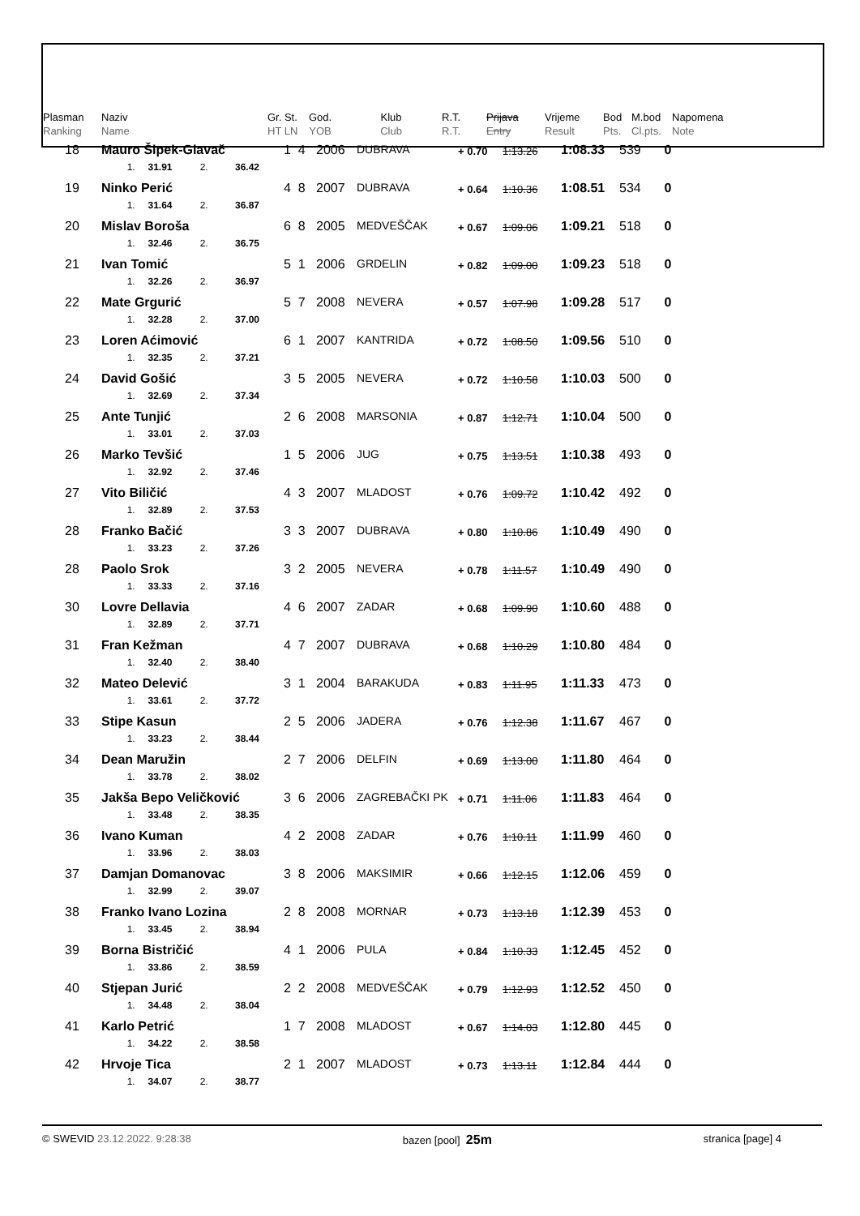| Plasman Ranking | Naziv Name | Gr. St. HT LN | God. YOB | Klub Club | R.T. R.T. | Prijava Entry | Vrijeme Result | Bod Pts. | M.bod Cl.pts. | Napomena Note |
| --- | --- | --- | --- | --- | --- | --- | --- | --- | --- | --- |
| 18 | Mauro Šipek-Glavač | | | | 1 4 | 2006 | DUBRAVA | + 0.70 | 1:13.26 | 1:08.33 | 539 | 0 | |
| | 1. | 31.91 | 2. | 36.42 | | | | | | | | | |
| 19 | Ninko Perić | | | | 4 8 | 2007 | DUBRAVA | + 0.64 | 1:10.36 | 1:08.51 | 534 | 0 | |
| | 1. | 31.64 | 2. | 36.87 | | | | | | | | | |
| 20 | Mislav Boroša | | | | 6 8 | 2005 | MEDVEŠČAK | + 0.67 | 1:09.06 | 1:09.21 | 518 | 0 | |
| | 1. | 32.46 | 2. | 36.75 | | | | | | | | | |
| 21 | Ivan Tomić | | | | 5 1 | 2006 | GRDELIN | + 0.82 | 1:09.00 | 1:09.23 | 518 | 0 | |
| | 1. | 32.26 | 2. | 36.97 | | | | | | | | | |
| 22 | Mate Grgurić | | | | 5 7 | 2008 | NEVERA | + 0.57 | 1:07.98 | 1:09.28 | 517 | 0 | |
| | 1. | 32.28 | 2. | 37.00 | | | | | | | | | |
| 23 | Loren Aćimović | | | | 6 1 | 2007 | KANTRIDA | + 0.72 | 1:08.50 | 1:09.56 | 510 | 0 | |
| | 1. | 32.35 | 2. | 37.21 | | | | | | | | | |
| 24 | David Gošić | | | | 3 5 | 2005 | NEVERA | + 0.72 | 1:10.58 | 1:10.03 | 500 | 0 | |
| | 1. | 32.69 | 2. | 37.34 | | | | | | | | | |
| 25 | Ante Tunjić | | | | 2 6 | 2008 | MARSONIA | + 0.87 | 1:12.71 | 1:10.04 | 500 | 0 | |
| | 1. | 33.01 | 2. | 37.03 | | | | | | | | | |
| 26 | Marko Tevšić | | | | 1 5 | 2006 | JUG | + 0.75 | 1:13.51 | 1:10.38 | 493 | 0 | |
| | 1. | 32.92 | 2. | 37.46 | | | | | | | | | |
| 27 | Vito Biličić | | | | 4 3 | 2007 | MLADOST | + 0.76 | 1:09.72 | 1:10.42 | 492 | 0 | |
| | 1. | 32.89 | 2. | 37.53 | | | | | | | | | |
| 28 | Franko Bačić | | | | 3 3 | 2007 | DUBRAVA | + 0.80 | 1:10.86 | 1:10.49 | 490 | 0 | |
| | 1. | 33.23 | 2. | 37.26 | | | | | | | | | |
| 28 | Paolo Srok | | | | 3 2 | 2005 | NEVERA | + 0.78 | 1:11.57 | 1:10.49 | 490 | 0 | |
| | 1. | 33.33 | 2. | 37.16 | | | | | | | | | |
| 30 | Lovre Dellavia | | | | 4 6 | 2007 | ZADAR | + 0.68 | 1:09.90 | 1:10.60 | 488 | 0 | |
| | 1. | 32.89 | 2. | 37.71 | | | | | | | | | |
| 31 | Fran Kežman | | | | 4 7 | 2007 | DUBRAVA | + 0.68 | 1:10.29 | 1:10.80 | 484 | 0 | |
| | 1. | 32.40 | 2. | 38.40 | | | | | | | | | |
| 32 | Mateo Delević | | | | 3 1 | 2004 | BARAKUDA | + 0.83 | 1:11.95 | 1:11.33 | 473 | 0 | |
| | 1. | 33.61 | 2. | 37.72 | | | | | | | | | |
| 33 | Stipe Kasun | | | | 2 5 | 2006 | JADERA | + 0.76 | 1:12.38 | 1:11.67 | 467 | 0 | |
| | 1. | 33.23 | 2. | 38.44 | | | | | | | | | |
| 34 | Dean Maružin | | | | 2 7 | 2006 | DELFIN | + 0.69 | 1:13.00 | 1:11.80 | 464 | 0 | |
| | 1. | 33.78 | 2. | 38.02 | | | | | | | | | |
| 35 | Jakša Bepo Veličković | | | | 3 6 | 2006 | ZAGREBAČKI PK | + 0.71 | 1:11.06 | 1:11.83 | 464 | 0 | |
| | 1. | 33.48 | 2. | 38.35 | | | | | | | | | |
| 36 | Ivano Kuman | | | | 4 2 | 2008 | ZADAR | + 0.76 | 1:10.11 | 1:11.99 | 460 | 0 | |
| | 1. | 33.96 | 2. | 38.03 | | | | | | | | | |
| 37 | Damjan Domanovac | | | | 3 8 | 2006 | MAKSIMIR | + 0.66 | 1:12.15 | 1:12.06 | 459 | 0 | |
| | 1. | 32.99 | 2. | 39.07 | | | | | | | | | |
| 38 | Franko Ivano Lozina | | | | 2 8 | 2008 | MORNAR | + 0.73 | 1:13.18 | 1:12.39 | 453 | 0 | |
| | 1. | 33.45 | 2. | 38.94 | | | | | | | | | |
| 39 | Borna Bistričić | | | | 4 1 | 2006 | PULA | + 0.84 | 1:10.33 | 1:12.45 | 452 | 0 | |
| | 1. | 33.86 | 2. | 38.59 | | | | | | | | | |
| 40 | Stjepan Jurić | | | | 2 2 | 2008 | MEDVEŠČAK | + 0.79 | 1:12.93 | 1:12.52 | 450 | 0 | |
| | 1. | 34.48 | 2. | 38.04 | | | | | | | | | |
| 41 | Karlo Petrić | | | | 1 7 | 2008 | MLADOST | + 0.67 | 1:14.03 | 1:12.80 | 445 | 0 | |
| | 1. | 34.22 | 2. | 38.58 | | | | | | | | | |
| 42 | Hrvoje Tica | | | | 2 1 | 2007 | MLADOST | + 0.73 | 1:13.11 | 1:12.84 | 444 | 0 | |
| | 1. | 34.07 | 2. | 38.77 | | | | | | | | | |
© SWEVID 23.12.2022. 9:28:38 bazen [pool] 25m stranica [page] 4